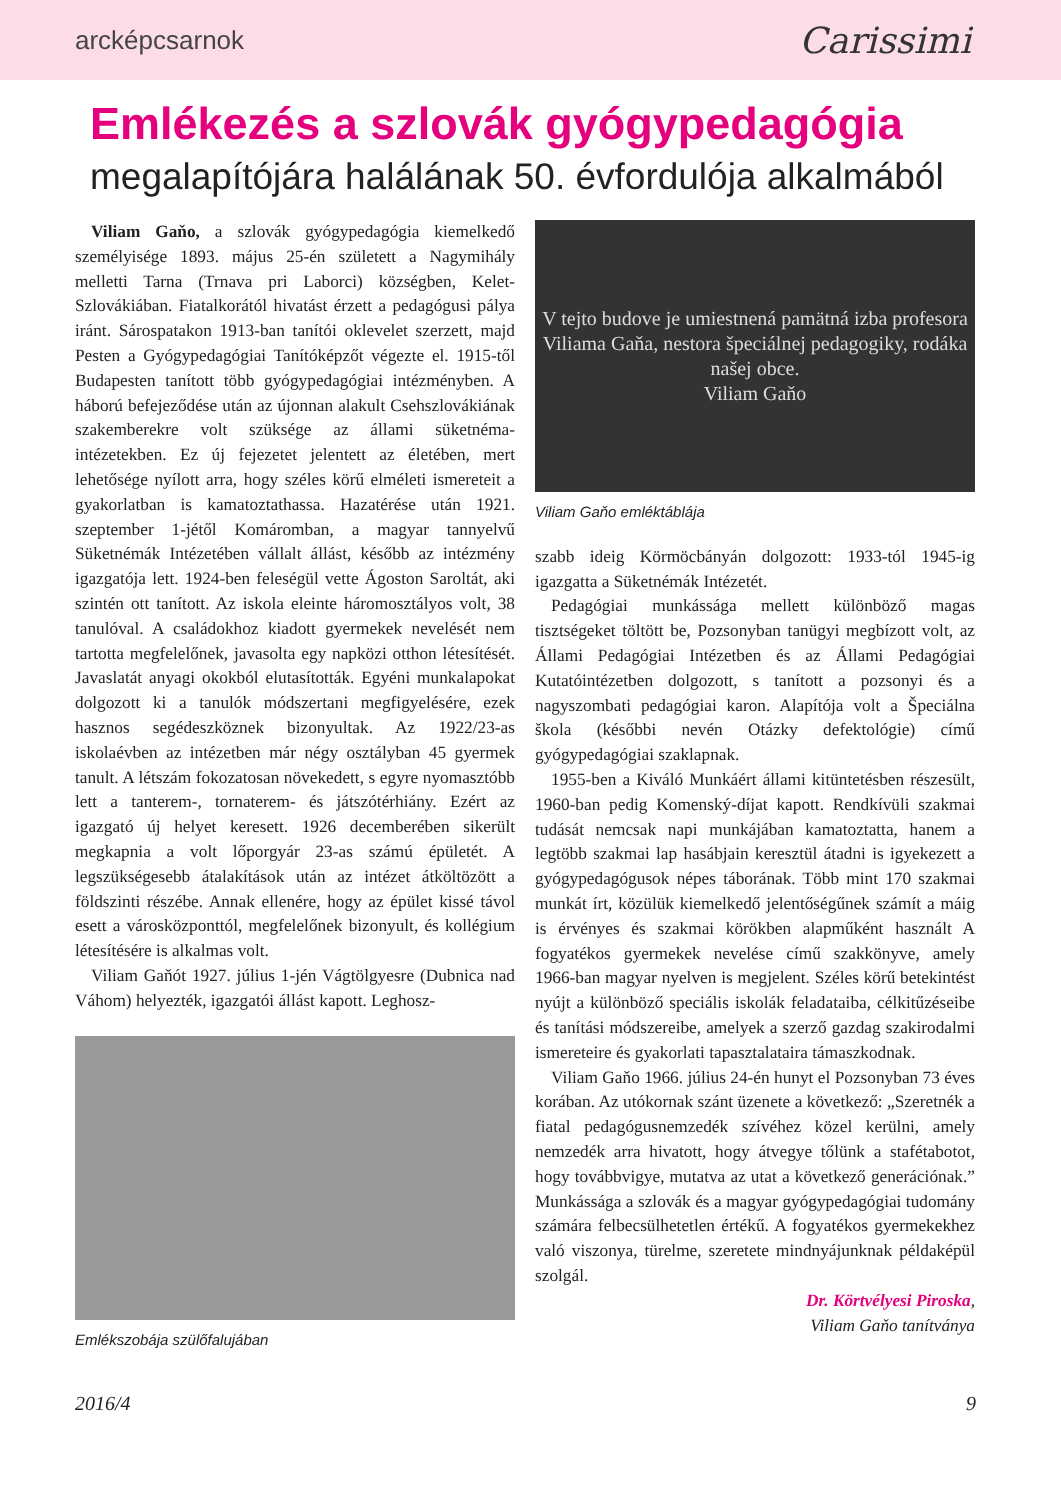arcképcsarnok Carissimi
Emlékezés a szlovák gyógypedagógia
megalapítójára halálának 50. évfordulója alkalmából
Viliam Gaňo, a szlovák gyógypedagógia kiemelkedő személyisége 1893. május 25-én született a Nagymihály melletti Tarna (Trnava pri Laborci) községben, Kelet-Szlovákiában. Fiatalkorától hivatást érzett a pedagógusi pálya iránt. Sárospatakon 1913-ban tanítói oklevelet szerzett, majd Pesten a Gyógypedagógiai Tanítóképzőt végezte el. 1915-től Budapesten tanított több gyógypedagógiai intézményben. A háború befejeződése után az újonnan alakult Csehszlovákiának szakemberekre volt szüksége az állami süketnéma-intézetekben. Ez új fejezetet jelentett az életében, mert lehetősége nyílott arra, hogy széles körű elméleti ismereteit a gyakorlatban is kamatoztathassa. Hazatérése után 1921. szeptember 1-jétől Komáromban, a magyar tannyelvű Süketnémák Intézetében vállalt állást, később az intézmény igazgatója lett. 1924-ben feleségül vette Ágoston Saroltát, aki szintén ott tanított. Az iskola eleinte háromosztályos volt, 38 tanulóval. A családokhoz kiadott gyermekek nevelését nem tartotta megfelelőnek, javasolta egy napközi otthon létesítését. Javaslatát anyagi okokból elutasították. Egyéni munkalapokat dolgozott ki a tanulók módszertani megfigyelésére, ezek hasznos segédeszköznek bizonyultak. Az 1922/23-as iskolaévben az intézetben már négy osztályban 45 gyermek tanult. A létszám fokozatosan növekedett, s egyre nyomasztóbb lett a tanterem-, tornaterem- és játszótérhiány. Ezért az igazgató új helyet keresett. 1926 decemberében sikerült megkapnia a volt lőporgyár 23-as számú épületét. A legszükségesebb átalakítások után az intézet átköltözött a földszinti részébe. Annak ellenére, hogy az épület kissé távol esett a városközponttól, megfelelőnek bizonyult, és kollégium létesítésére is alkalmas volt.
Viliam Gaňót 1927. július 1-jén Vágtölgyesre (Dubnica nad Váhom) helyezték, igazgatói állást kapott. Leghosz-
Emlékszobája szülőfalujában
V tejto budove je umiestnená pamätná izba profesora Viliama Gaňa, nestora špeciálnej pedagogiky, rodáka našej obce.
Viliam Gaňo
Viliam Gaňo emléktáblája
szabb ideig Körmöcbányán dolgozott: 1933-tól 1945-ig igazgatta a Süketnémák Intézetét.
Pedagógiai munkássága mellett különböző magas tisztségeket töltött be, Pozsonyban tanügyi megbízott volt, az Állami Pedagógiai Intézetben és az Állami Pedagógiai Kutatóintézetben dolgozott, s tanított a pozsonyi és a nagyszombati pedagógiai karon. Alapítója volt a Špeciálna škola (későbbi nevén Otázky defektológie) című gyógypedagógiai szaklapnak.
1955-ben a Kiváló Munkáért állami kitüntetésben részesült, 1960-ban pedig Komenský-díjat kapott. Rendkívüli szakmai tudását nemcsak napi munkájában kamatoztatta, hanem a legtöbb szakmai lap hasábjain keresztül átadni is igyekezett a gyógypedagógusok népes táborának. Több mint 170 szakmai munkát írt, közülük kiemelkedő jelentőségűnek számít a máig is érvényes és szakmai körökben alapműként használt A fogyatékos gyermekek nevelése című szakkönyve, amely 1966-ban magyar nyelven is megjelent. Széles körű betekintést nyújt a különböző speciális iskolák feladataiba, célkitűzéseibe és tanítási módszereibe, amelyek a szerző gazdag szakirodalmi ismereteire és gyakorlati tapasztalataira támaszkodnak.
Viliam Gaňo 1966. július 24-én hunyt el Pozsonyban 73 éves korában. Az utókornak szánt üzenete a következő: „Szeretnék a fiatal pedagógusnemzedék szívéhez közel kerülni, amely nemzedék arra hivatott, hogy átvegye tőlünk a stafétabotot, hogy továbbvigye, mutatva az utat a következő generációnak.” Munkássága a szlovák és a magyar gyógypedagógiai tudomány számára felbecsülhetetlen értékű. A fogyatékos gyermekekhez való viszonya, türelme, szeretete mindnyájunknak példaképül szolgál.
Dr. Körtvélyesi Piroska,
Viliam Gaňo tanítványa
2016/4 9